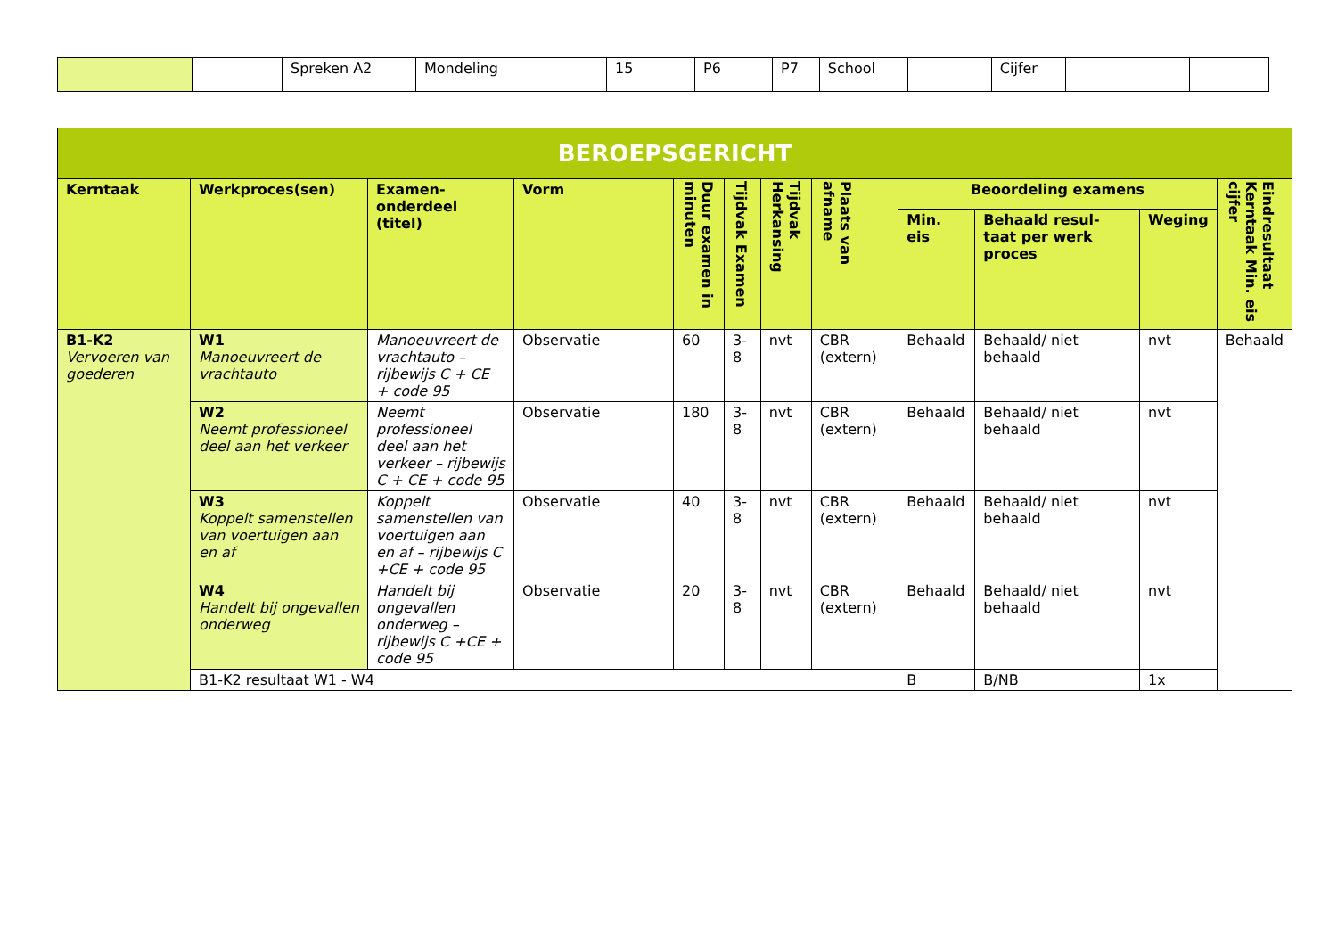| | | Spreken A2 | Mondeling | 15 | P6 | P7 | School | | Cijfer | | |
| BEROEPSGERICHT | | | | | | | | | | | |
| --- | --- | --- | --- | --- | --- | --- | --- | --- | --- | --- | --- |
| Kerntaak | Werkproces(sen) | Examen-onderdeel (titel) | Vorm | Duur examen in minuten | Tijdvak Examen | Tijdvak Herkansing | Plaats van afname | Beoordeling examens | | | Eindresultaat Kerntaak Min. eis cijfer |
| | | | | | | | | Min. eis | Behaald resul-taat per werk proces | Weging | |
| B1-K2 Vervoeren van goederen | W1 Manoeuvreert de vrachtauto | Manoeuvreert de vrachtauto – rijbewijs C + CE + code 95 | Observatie | 60 | 3-8 | nvt | CBR (extern) | Behaald | Behaald/ niet behaald | nvt | Behaald |
| | W2 Neemt professioneel deel aan het verkeer | Neemt professioneel deel aan het verkeer – rijbewijs C + CE + code 95 | Observatie | 180 | 3-8 | nvt | CBR (extern) | Behaald | Behaald/ niet behaald | nvt | |
| | W3 Koppelt samenstellen van voertuigen aan en af | Koppelt samenstellen van voertuigen aan en af – rijbewijs C +CE + code 95 | Observatie | 40 | 3-8 | nvt | CBR (extern) | Behaald | Behaald/ niet behaald | nvt | |
| | W4 Handelt bij ongevallen onderweg | Handelt bij ongevallen onderweg – rijbewijs C +CE + code 95 | Observatie | 20 | 3-8 | nvt | CBR (extern) | Behaald | Behaald/ niet behaald | nvt | |
| | B1-K2 resultaat W1 - W4 | | | | | | | B | B/NB | 1x | |